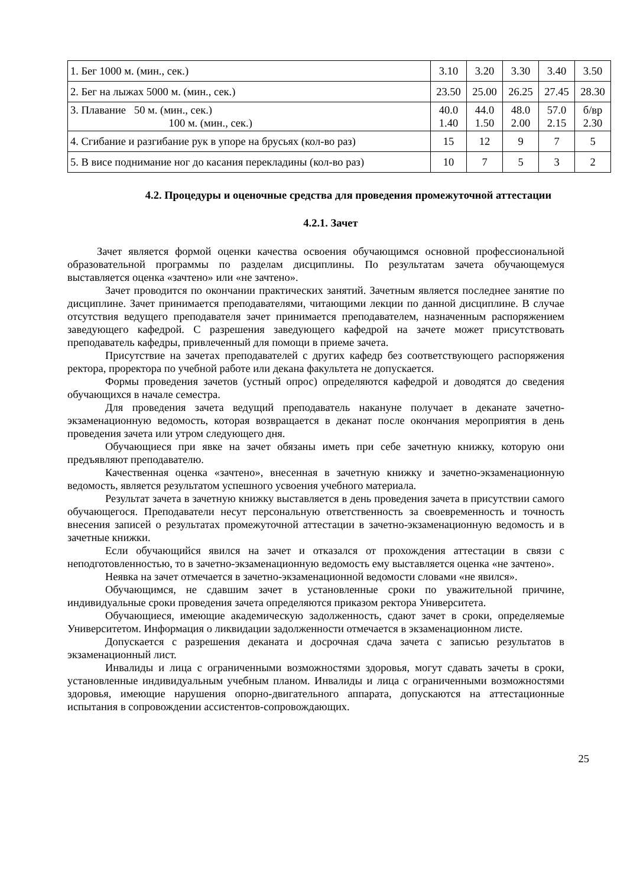| 1. Бег 1000 м. (мин., сек.) | 3.10 | 3.20 | 3.30 | 3.40 | 3.50 |
| 2. Бег на лыжах 5000 м. (мин., сек.) | 23.50 | 25.00 | 26.25 | 27.45 | 28.30 |
| 3. Плавание 50 м. (мин., сек.) 100 м. (мин., сек.) | 40.0 1.40 | 44.0 1.50 | 48.0 2.00 | 57.0 2.15 | б/вр 2.30 |
| 4. Сгибание и разгибание рук в упоре на брусьях (кол-во раз) | 15 | 12 | 9 | 7 | 5 |
| 5. В висе поднимание ног до касания перекладины (кол-во раз) | 10 | 7 | 5 | 3 | 2 |
4.2. Процедуры и оценочные средства для проведения промежуточной аттестации
4.2.1. Зачет
Зачет является формой оценки качества освоения обучающимся основной профессиональной образовательной программы по разделам дисциплины. По результатам зачета обучающемуся выставляется оценка «зачтено» или «не зачтено».
Зачет проводится по окончании практических занятий. Зачетным является последнее занятие по дисциплине. Зачет принимается преподавателями, читающими лекции по данной дисциплине. В случае отсутствия ведущего преподавателя зачет принимается преподавателем, назначенным распоряжением заведующего кафедрой. С разрешения заведующего кафедрой на зачете может присутствовать преподаватель кафедры, привлеченный для помощи в приеме зачета.
Присутствие на зачетах преподавателей с других кафедр без соответствующего распоряжения ректора, проректора по учебной работе или декана факультета не допускается.
Формы проведения зачетов (устный опрос) определяются кафедрой и доводятся до сведения обучающихся в начале семестра.
Для проведения зачета ведущий преподаватель накануне получает в деканате зачетно-экзаменационную ведомость, которая возвращается в деканат после окончания мероприятия в день проведения зачета или утром следующего дня.
Обучающиеся при явке на зачет обязаны иметь при себе зачетную книжку, которую они предъявляют преподавателю.
Качественная оценка «зачтено», внесенная в зачетную книжку и зачетно-экзаменационную ведомость, является результатом успешного усвоения учебного материала.
Результат зачета в зачетную книжку выставляется в день проведения зачета в присутствии самого обучающегося. Преподаватели несут персональную ответственность за своевременность и точность внесения записей о результатах промежуточной аттестации в зачетно-экзаменационную ведомость и в зачетные книжки.
Если обучающийся явился на зачет и отказался от прохождения аттестации в связи с неподготовленностью, то в зачетно-экзаменационную ведомость ему выставляется оценка «не зачтено».
Неявка на зачет отмечается в зачетно-экзаменационной ведомости словами «не явился».
Обучающимся, не сдавшим зачет в установленные сроки по уважительной причине, индивидуальные сроки проведения зачета определяются приказом ректора Университета.
Обучающиеся, имеющие академическую задолженность, сдают зачет в сроки, определяемые Университетом. Информация о ликвидации задолженности отмечается в экзаменационном листе.
Допускается с разрешения деканата и досрочная сдача зачета с записью результатов в экзаменационный лист.
Инвалиды и лица с ограниченными возможностями здоровья, могут сдавать зачеты в сроки, установленные индивидуальным учебным планом. Инвалиды и лица с ограниченными возможностями здоровья, имеющие нарушения опорно-двигательного аппарата, допускаются на аттестационные испытания в сопровождении ассистентов-сопровождающих.
25